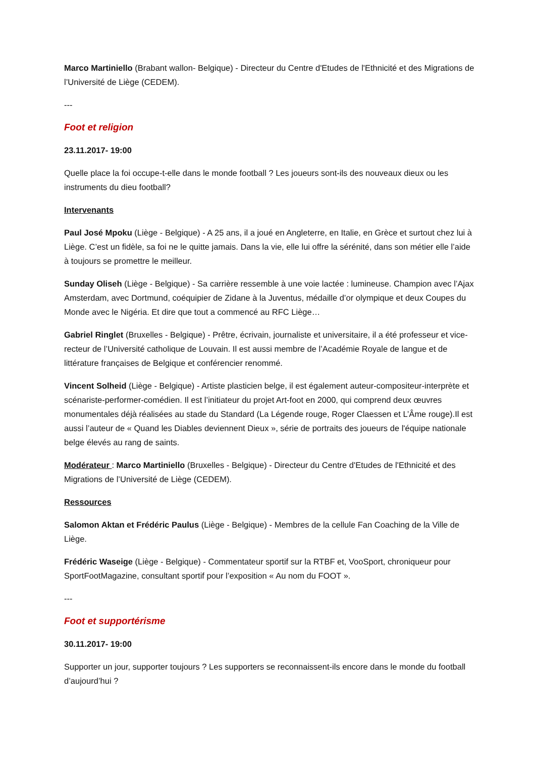Marco Martiniello (Brabant wallon- Belgique) - Directeur du Centre d'Etudes de l'Ethnicité et des Migrations de l’Université de Liège (CEDEM).
---
Foot et religion
23.11.2017- 19:00
Quelle place la foi occupe-t-elle dans le monde football ? Les joueurs sont-ils des nouveaux dieux ou les instruments du dieu football?
Intervenants
Paul José Mpoku (Liège - Belgique) - A 25 ans, il a joué en Angleterre, en Italie, en Grèce et surtout chez lui à Liège. C’est un fidèle, sa foi ne le quitte jamais. Dans la vie, elle lui offre la sérénité, dans son métier elle l’aide à toujours se promettre le meilleur.
Sunday Oliseh (Liège - Belgique) - Sa carrière ressemble à une voie lactée : lumineuse. Champion avec l’Ajax Amsterdam, avec Dortmund, coéquipier de Zidane à la Juventus, médaille d’or olympique et deux Coupes du Monde avec le Nigéria. Et dire que tout a commencé au RFC Liège…
Gabriel Ringlet (Bruxelles - Belgique) - Prêtre, écrivain, journaliste et universitaire, il a été professeur et vice-recteur de l’Université catholique de Louvain. Il est aussi membre de l’Académie Royale de langue et de littérature françaises de Belgique et conférencier renommé.
Vincent Solheid (Liège - Belgique) - Artiste plasticien belge, il est également auteur-compositeur-interprète et scénariste-performer-comédien. Il est l’initiateur du projet Art-foot en 2000, qui comprend deux œuvres monumentales déjà réalisées au stade du Standard (La Légende rouge, Roger Claessen et L’Âme rouge).Il est aussi l’auteur de « Quand les Diables deviennent Dieux », série de portraits des joueurs de l'équipe nationale belge élevés au rang de saints.
Modérateur : Marco Martiniello (Bruxelles - Belgique) - Directeur du Centre d'Etudes de l'Ethnicité et des Migrations de l’Université de Liège (CEDEM).
Ressources
Salomon Aktan et Frédéric Paulus (Liège - Belgique) - Membres de la cellule Fan Coaching de la Ville de Liège.
Frédéric Waseige (Liège - Belgique) - Commentateur sportif sur la RTBF et, VooSport, chroniqueur pour SportFootMagazine, consultant sportif pour l’exposition « Au nom du FOOT ».
---
Foot et supportérisme
30.11.2017- 19:00
Supporter un jour, supporter toujours ? Les supporters se reconnaissent-ils encore dans le monde du football d’aujourd’hui ?